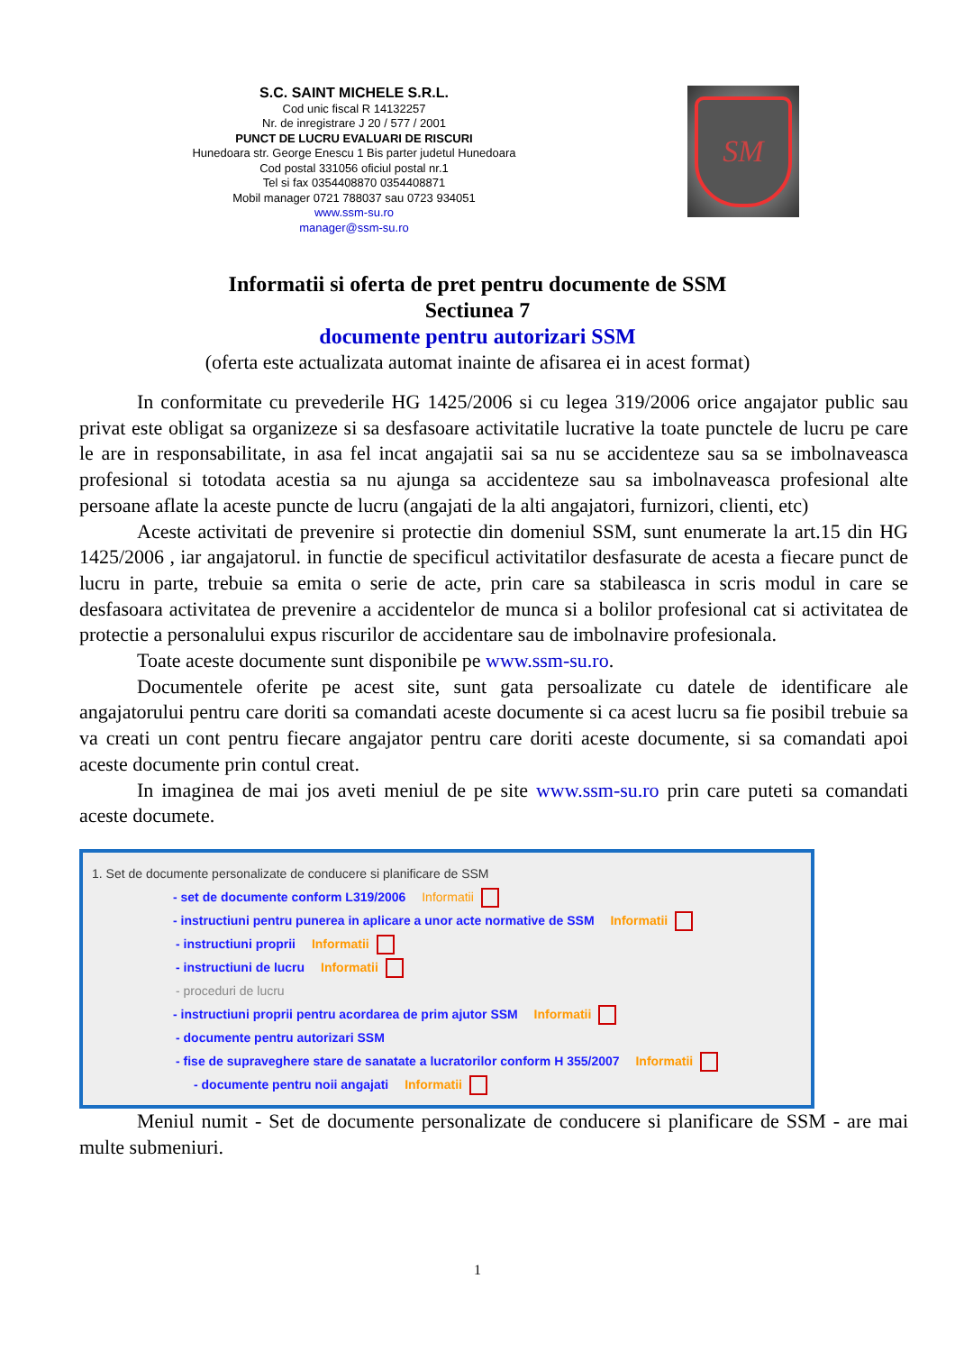S.C. SAINT MICHELE S.R.L.
Cod unic fiscal R 14132257
Nr. de inregistrare J 20 / 577 / 2001
PUNCT DE LUCRU EVALUARI DE RISCURI
Hunedoara str. George Enescu 1 Bis parter judetul Hunedoara
Cod postal 331056 oficiul postal nr.1
Tel si fax 0354408870 0354408871
Mobil manager 0721 788037 sau 0723 934051
www.ssm-su.ro
manager@ssm-su.ro
SM
Informatii si oferta de pret pentru documente de SSM
Sectiunea 7
documente pentru autorizari SSM
(oferta este actualizata automat inainte de afisarea ei in acest format)
In conformitate cu prevederile HG 1425/2006 si cu legea 319/2006 orice angajator public sau privat este obligat sa organizeze si sa desfasoare activitatile lucrative la toate punctele de lucru pe care le are in responsabilitate, in asa fel incat angajatii sai sa nu se accidenteze sau sa se imbolnaveasca profesional si totodata acestia sa nu ajunga sa accidenteze sau sa imbolnaveasca profesional alte persoane aflate la aceste puncte de lucru (angajati de la alti angajatori, furnizori, clienti, etc)
Aceste activitati de prevenire si protectie din domeniul SSM, sunt enumerate la art.15 din HG 1425/2006 , iar angajatorul. in functie de specificul activitatilor desfasurate de acesta a fiecare punct de lucru in parte, trebuie sa emita o serie de acte, prin care sa stabileasca in scris modul in care se desfasoara activitatea de prevenire a accidentelor de munca si a bolilor profesional cat si activitatea de protectie a personalului expus riscurilor de accidentare sau de imbolnavire profesionala.
Toate aceste documente sunt disponibile pe www.ssm-su.ro.
Documentele oferite pe acest site, sunt gata persoalizate cu datele de identificare ale angajatorului pentru care doriti sa comandati aceste documente si ca acest lucru sa fie posibil trebuie sa va creati un cont pentru fiecare angajator pentru care doriti aceste documente, si sa comandati apoi aceste documente prin contul creat.
In imaginea de mai jos aveti meniul de pe site www.ssm-su.ro prin care puteti sa comandati aceste documete.
1. Set de documente personalizate de conducere si planificare de SSM
- set de documente conform L319/2006 Informatii
- instructiuni pentru punerea in aplicare a unor acte normative de SSM Informatii
- instructiuni proprii Informatii
- instructiuni de lucru Informatii
- proceduri de lucru
- instructiuni proprii pentru acordarea de prim ajutor SSM Informatii
- documente pentru autorizari SSM
- fise de supraveghere stare de sanatate a lucratorilor conform H 355/2007 Informatii
- documente pentru noii angajati Informatii
Meniul numit - Set de documente personalizate de conducere si planificare de SSM - are mai multe submeniuri.
1